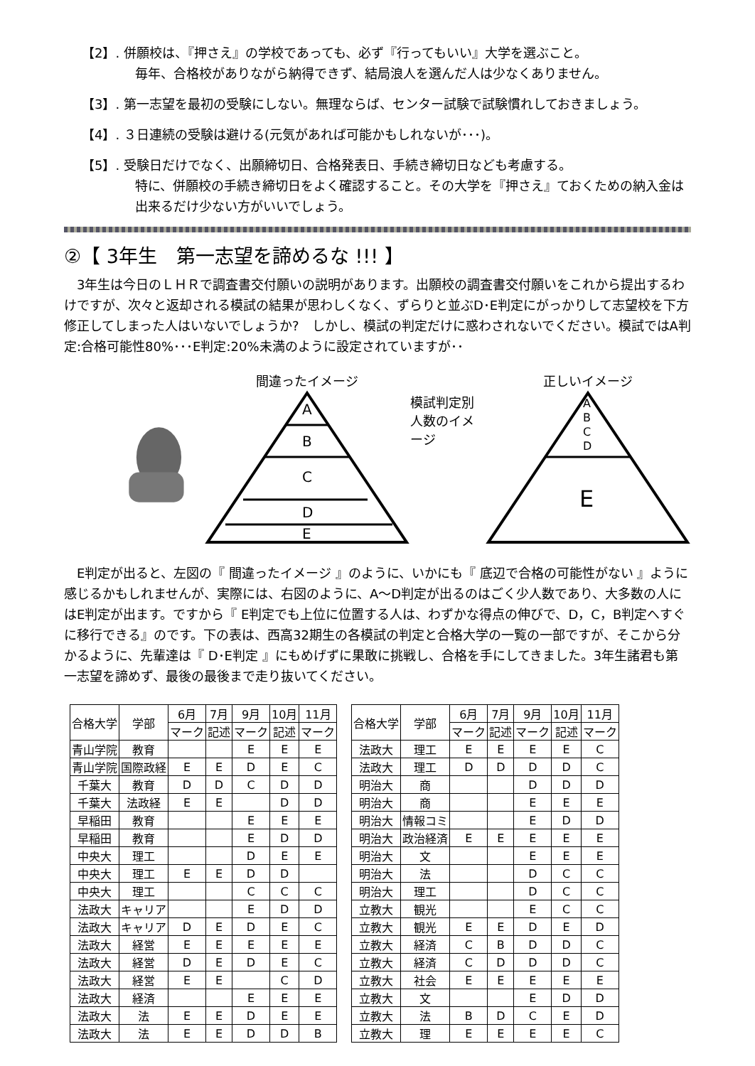【2】. 併願校は、『押さえ』の学校であっても、必ず『行ってもいい』大学を選ぶこと。
毎年、合格校がありながら納得できず、結局浪人を選んだ人は少なくありません。
【3】. 第一志望を最初の受験にしない。無理ならば、センター試験で試験慣れしておきましょう。
【4】. ３日連続の受験は避ける(元気があれば可能かもしれないが･･･)。
【5】. 受験日だけでなく、出願締切日、合格発表日、手続き締切日なども考慮する。
特に、併願校の手続き締切日をよく確認すること。その大学を『押さえ』ておくための納入金は出来るだけ少ない方がいいでしょう。
②【 3年生　第一志望を諦めるな !!! 】
　3年生は今日のＬＨＲで調査書交付願いの説明があります。出願校の調査書交付願いをこれから提出するわけですが、次々と返却される模試の結果が思わしくなく、ずらりと並ぶD･E判定にがっかりして志望校を下方修正してしまった人はいないでしょうか?　しかし、模試の判定だけに惑わされないでください。模試ではA判定:合格可能性80%･･･E判定:20%未満のように設定されていますが･･
間違ったイメージ
A
B
C
D
E
模試判定別 人数のイメージ
正しいイメージ
A
B
C
D
E
　E判定が出ると、左図の『 間違ったイメージ 』のように、いかにも『 底辺で合格の可能性がない 』ように感じるかもしれませんが、実際には、右図のように、A〜D判定が出るのはごく少人数であり、大多数の人にはE判定が出ます。ですから『 E判定でも上位に位置する人は、わずかな得点の伸びで、D，C，B判定へすぐに移行できる』のです。下の表は、西高32期生の各模試の判定と合格大学の一覧の一部ですが、そこから分かるように、先輩達は『 D･E判定 』にもめげずに果敢に挑戦し、合格を手にしてきました。3年生諸君も第一志望を諦めず、最後の最後まで走り抜いてください。
| 合格大学 | 学部 | 6月 | 7月 | 9月 | 10月 | 11月 |
| --- | --- | --- | --- | --- | --- | --- |
| | | マーク | 記述 | マーク | 記述 | マーク |
| 青山学院 | 教育 | | | E | E | E |
| 青山学院 | 国際政経 | E | E | D | E | C |
| 千葉大 | 教育 | D | D | C | D | D |
| 千葉大 | 法政経 | E | E | | D | D |
| 早稲田 | 教育 | | | E | E | E |
| 早稲田 | 教育 | | | E | D | D |
| 中央大 | 理工 | | | D | E | E |
| 中央大 | 理工 | E | E | D | D | |
| 中央大 | 理工 | | | C | C | C |
| 法政大 | キャリア | | | E | D | D |
| 法政大 | キャリア | D | E | D | E | C |
| 法政大 | 経営 | E | E | E | E | E |
| 法政大 | 経営 | D | E | D | E | C |
| 法政大 | 経営 | E | E | | C | D |
| 法政大 | 経済 | | | E | E | E |
| 法政大 | 法 | E | E | D | E | E |
| 法政大 | 法 | E | E | D | D | B |
| 合格大学 | 学部 | 6月 | 7月 | 9月 | 10月 | 11月 |
| --- | --- | --- | --- | --- | --- | --- |
| | | マーク | 記述 | マーク | 記述 | マーク |
| 法政大 | 理工 | E | E | E | E | C |
| 法政大 | 理工 | D | D | D | D | C |
| 明治大 | 商 | | | D | D | D |
| 明治大 | 商 | | | E | E | E |
| 明治大 | 情報コミ | | | E | D | D |
| 明治大 | 政治経済 | E | E | E | E | E |
| 明治大 | 文 | | | E | E | E |
| 明治大 | 法 | | | D | C | C |
| 明治大 | 理工 | | | D | C | C |
| 立教大 | 観光 | | | E | C | C |
| 立教大 | 観光 | E | E | D | E | D |
| 立教大 | 経済 | C | B | D | D | C |
| 立教大 | 経済 | C | D | D | D | C |
| 立教大 | 社会 | E | E | E | E | E |
| 立教大 | 文 | | | E | D | D |
| 立教大 | 法 | B | D | C | E | D |
| 立教大 | 理 | E | E | E | E | C |